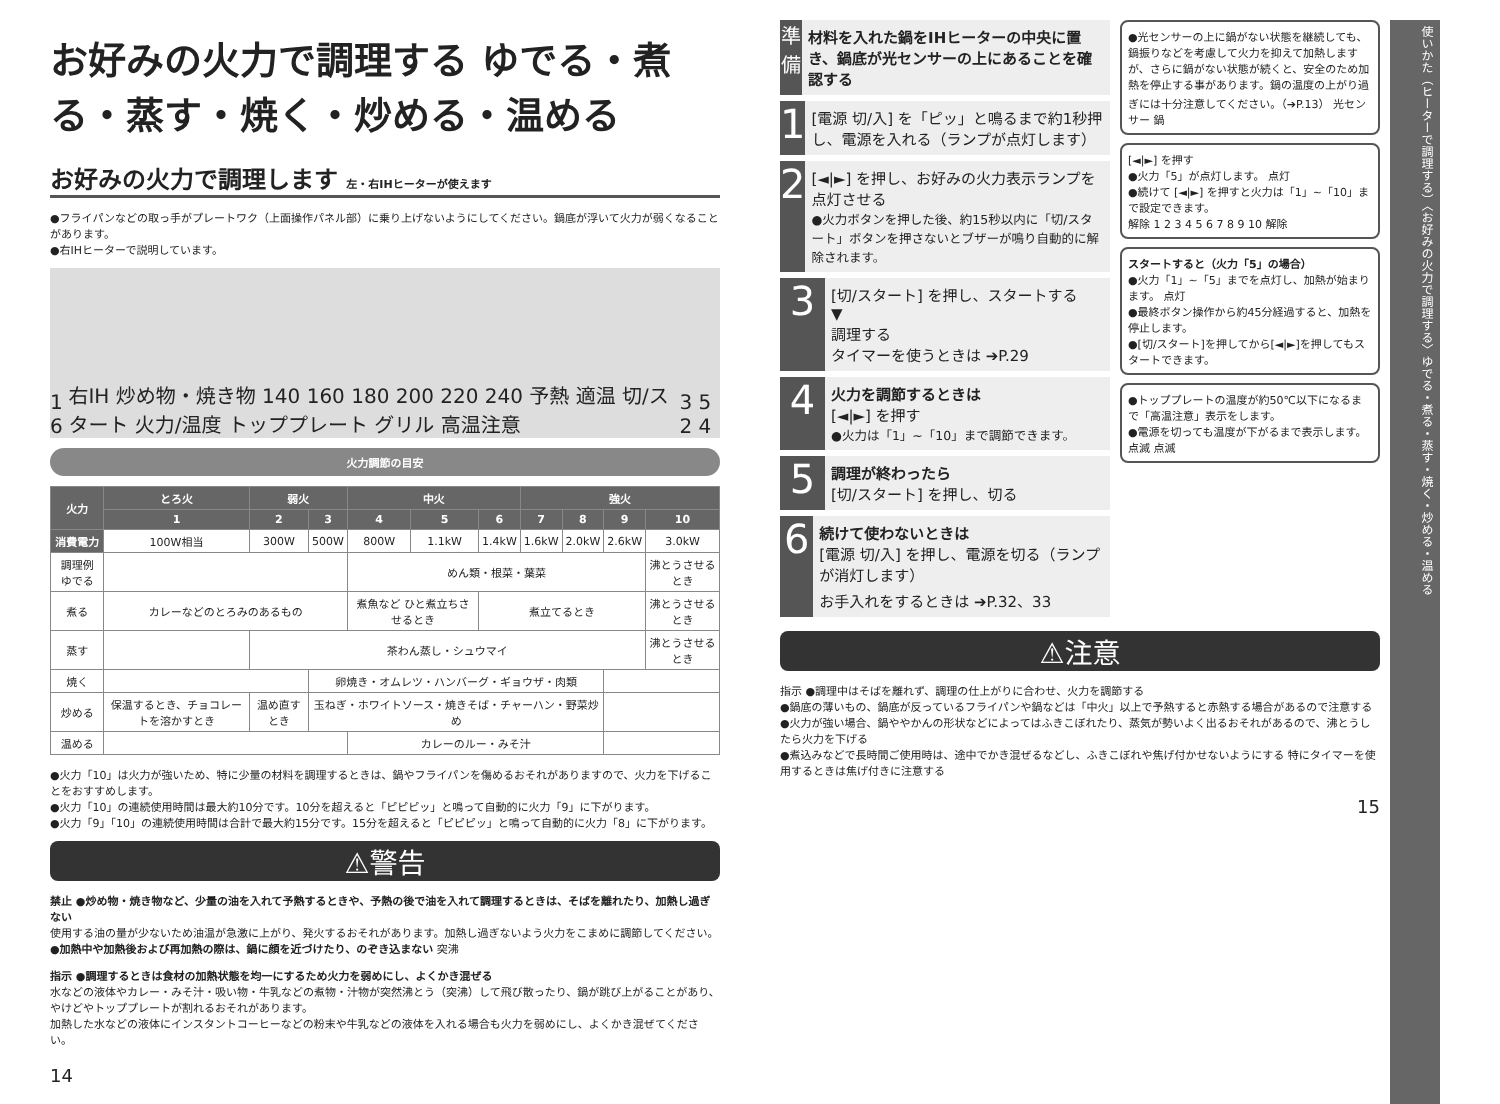お好みの火力で調理する ゆでる・煮る・蒸す・焼く・炒める・温める
お好みの火力で調理します 左・右IHヒーターが使えます
●フライパンなどの取っ手がプレートワク（上面操作パネル部）に乗り上げないようにしてください。鍋底が浮いて火力が弱くなることがあります。
●右IHヒーターで説明しています。
1 6 右IH 炒め物・焼き物 140 160 180 200 220 240 予熱 適温 切/スタート 火力/温度 トッププレート グリル 高温注意 3 5 2 4
火力調節の目安
| 火力 | とろ火 | 弱火 | | 中火 | | | 強火 | | | |
| --- | --- | --- | --- | --- | --- | --- | --- | --- | --- | --- |
| | 1 | 2 | 3 | 4 | 5 | 6 | 7 | 8 | 9 | 10 |
| 消費電力 | 100W相当 | 300W | 500W | 800W | 1.1kW | 1.4kW | 1.6kW | 2.0kW | 2.6kW | 3.0kW |
| 調理例 ゆでる | | | | めん類・根菜・葉菜 | | | | | | 沸とうさせるとき |
| 煮る | カレーなどのとろみのあるもの | | | 煮魚など ひと煮立ちさせるとき | | 煮立てるとき | | | | 沸とうさせるとき |
| 蒸す | | 茶わん蒸し・シュウマイ | | | | | | | | 沸とうさせるとき |
| 焼く | | | 卵焼き・オムレツ・ハンバーグ・ギョウザ・肉類 | | | | | | | |
| 炒める | 保温するとき、チョコレートを溶かすとき | 温め直すとき | 玉ねぎ・ホワイトソース・焼きそば・チャーハン・野菜炒め | | | | | | | |
| 温める | | | | カレーのルー・みそ汁 | | | | | | |
●火力「10」は火力が強いため、特に少量の材料を調理するときは、鍋やフライパンを傷めるおそれがありますので、火力を下げることをおすすめします。
●火力「10」の連続使用時間は最大約10分です。10分を超えると「ピピピッ」と鳴って自動的に火力「9」に下がります。
●火力「9」「10」の連続使用時間は合計で最大約15分です。15分を超えると「ピピピッ」と鳴って自動的に火力「8」に下がります。
⚠警告
禁止 ●炒め物・焼き物など、少量の油を入れて予熱するときや、予熱の後で油を入れて調理するときは、そばを離れたり、加熱し過ぎない
使用する油の量が少ないため油温が急激に上がり、発火するおそれがあります。加熱し過ぎないよう火力をこまめに調節してください。
●加熱中や加熱後および再加熱の際は、鍋に顔を近づけたり、のぞき込まない 突沸
指示 ●調理するときは食材の加熱状態を均一にするため火力を弱めにし、よくかき混ぜる
水などの液体やカレー・みそ汁・吸い物・牛乳などの煮物・汁物が突然沸とう（突沸）して飛び散ったり、鍋が跳び上がることがあり、やけどやトッププレートが割れるおそれがあります。
加熱した水などの液体にインスタントコーヒーなどの粉末や牛乳などの液体を入れる場合も火力を弱めにし、よくかき混ぜてください。
14
準備
材料を入れた鍋をIHヒーターの中央に置き、鍋底が光センサーの上にあることを確認する
1
[電源 切/入] を「ピッ」と鳴るまで約1秒押し、電源を入れる（ランプが点灯します）
2
[◄|►] を押し、お好みの火力表示ランプを点灯させる
●火力ボタンを押した後、約15秒以内に「切/スタート」ボタンを押さないとブザーが鳴り自動的に解除されます。
3
[切/スタート] を押し、スタートする
▼
調理する
タイマーを使うときは ➔P.29
4
火力を調節するときは
[◄|►] を押す
●火力は「1」~「10」まで調節できます。
5
調理が終わったら
[切/スタート] を押し、切る
6
続けて使わないときは
[電源 切/入] を押し、電源を切る（ランプが消灯します）
お手入れをするときは ➔P.32、33
●光センサーの上に鍋がない状態を継続しても、鍋振りなどを考慮して火力を抑えて加熱しますが、さらに鍋がない状態が続くと、安全のため加熱を停止する事があります。鍋の温度の上がり過ぎには十分注意してください。（➔P.13） 光センサー 鍋
[◄|►] を押す
●火力「5」が点灯します。 点灯
●続けて [◄|►] を押すと火力は「1」~「10」まで設定できます。
解除 1 2 3 4 5 6 7 8 9 10 解除
スタートすると（火力「5」の場合）
●火力「1」~「5」までを点灯し、加熱が始まります。 点灯
●最終ボタン操作から約45分経過すると、加熱を停止します。
●[切/スタート]を押してから[◄|►]を押してもスタートできます。
●トッププレートの温度が約50℃以下になるまで「高温注意」表示をします。
●電源を切っても温度が下がるまで表示します。 点滅 点滅
⚠注意
指示 ●調理中はそばを離れず、調理の仕上がりに合わせ、火力を調節する
●鍋底の薄いもの、鍋底が反っているフライパンや鍋などは「中火」以上で予熱すると赤熱する場合があるので注意する
●火力が強い場合、鍋ややかんの形状などによってはふきこぼれたり、蒸気が勢いよく出るおそれがあるので、沸とうしたら火力を下げる
●煮込みなどで長時間ご使用時は、途中でかき混ぜるなどし、ふきこぼれや焦げ付かせないようにする 特にタイマーを使用するときは焦げ付きに注意する
15
使いかた（ヒーターで調理する）〈お好みの火力で調理する〉ゆでる・煮る・蒸す・焼く・炒める・温める